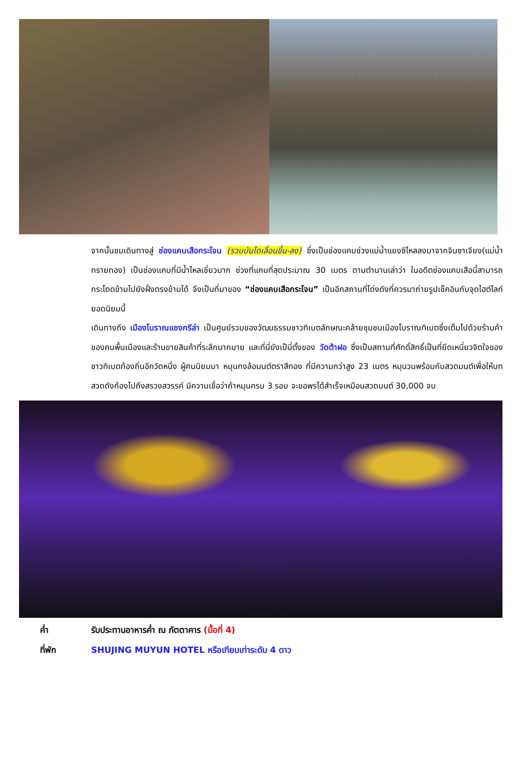จากนั้นชมเดินทางสู่ ช่องแคบเสือกระโจน (รวมบันไดเลื่อนขึ้น-ลง) ซึ่งเป็นช่องแคบช่วงแม่น้ำแยงซีไหลลงมาจากจินซาเจียง(แม่น้ำทรายทอง) เป็นช่องแคบที่มีน้ำไหลเชี่ยวมาก ช่วงที่แคบที่สุดประมาณ 30 เมตร ตามตำนานเล่าว่า ในอดีตช่องแคบเสือนี้สามารถกระโดดข้ามไปยังฝั่งตรงข้ามได้ จึงเป็นที่มาของ “ช่องแคบเสือกระโจน” เป็นอีกสถานที่โด่งดังที่ควรมาถ่ายรูปเช็คอินกับจุดไฮต์ไลท์ยอดนิยมนี้
เดินทางถึง เมืองโบราณแชงกรีล่า เป็นศูนย์รวมของวัฒนธรรมชาวทิเบตลักษณะคล้ายชุมชนเมืองโบราณทิเบตซึ่งเต็มไปด้วยร้านค้าของคนพื้นเมืองและร้านขายสินค้าที่ระลึกมากมาย และที่นี่ยังเป็นี่ตั้งของ วัดต้าฝอ ซึ่งเป็นสถานที่ศักดิ์สิทธิ์เป็นที่ยึดเหนี่ยวจิตใจของชาวทิเบตท้องถิ่นอีกวัดหนึ่ง ผู้คนนิยมมา หมุนกงล้อมนต์ตราสีทอง ที่มีความกว่าสูง 23 เมตร หมุนวนพร้อมกับสวดมนต์เพื่อให้บทสวดดังก้องไปถึงสรวงสวรรค์ มีความเชื่อว่าถ้าหมุนครบ 3 รอบ จะขอพรได้สำเร็จเหมือนสวดมนต์ 30,000 จบ
ค่ำ รับประทานอาหารค่ำ ณ ภัตตาคาร (มื้อที่ 4)
ที่พัก SHUJING MUYUN HOTEL หรือเทียบเท่าระดับ 4 ดาว